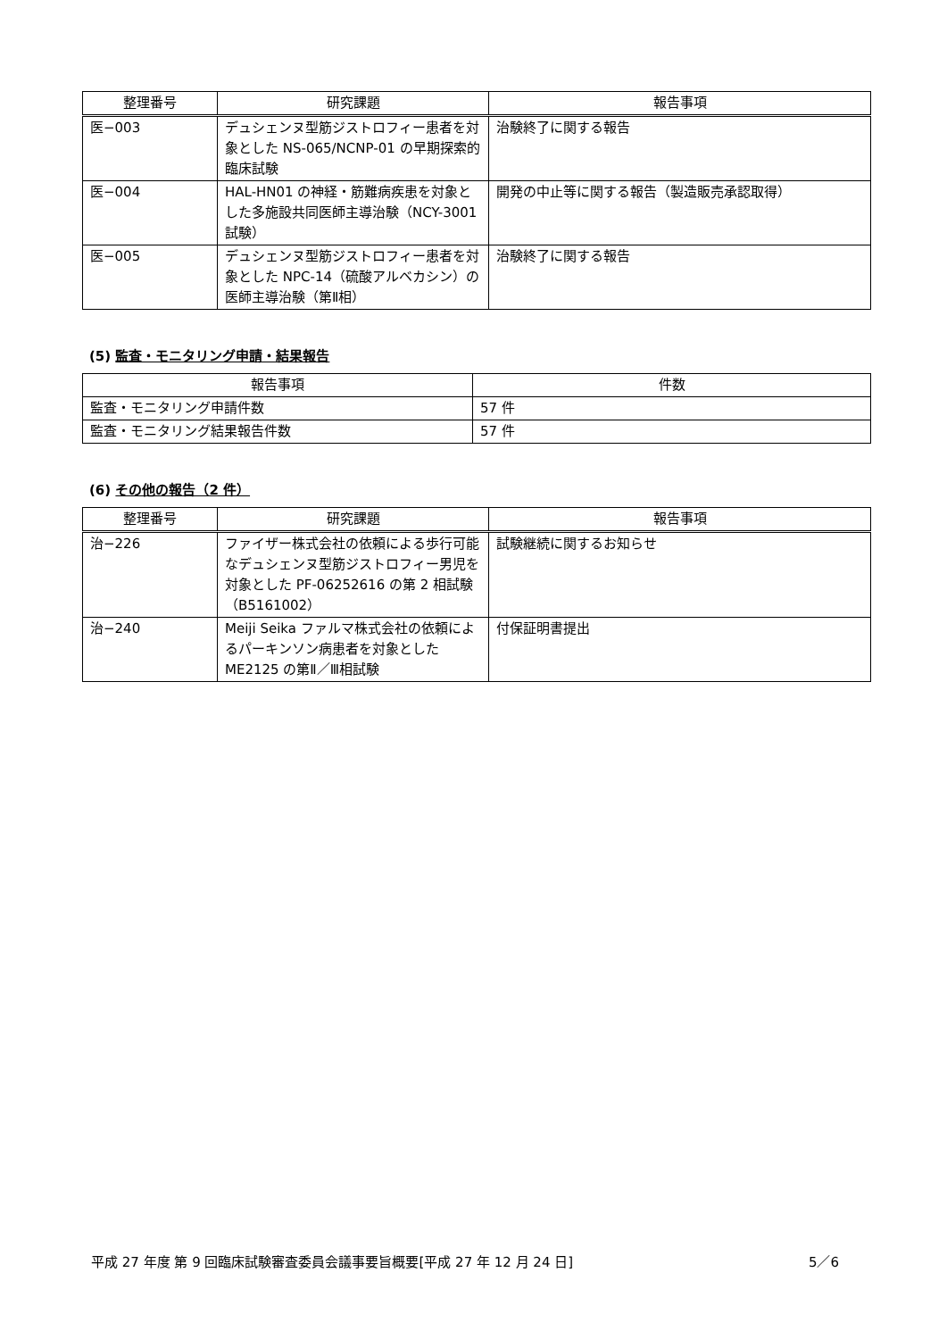| 整理番号 | 研究課題 | 報告事項 |
| --- | --- | --- |
| 医−003 | デュシェンヌ型筋ジストロフィー患者を対象とした NS-065/NCNP-01 の早期探索的臨床試験 | 治験終了に関する報告 |
| 医−004 | HAL-HN01 の神経・筋難病疾患を対象とした多施設共同医師主導治験（NCY-3001 試験） | 開発の中止等に関する報告（製造販売承認取得） |
| 医−005 | デュシェンヌ型筋ジストロフィー患者を対象とした NPC-14（硫酸アルベカシン）の医師主導治験（第Ⅱ相） | 治験終了に関する報告 |
(5) 監査・モニタリング申請・結果報告
| 報告事項 | 件数 |
| --- | --- |
| 監査・モニタリング申請件数 | 57 件 |
| 監査・モニタリング結果報告件数 | 57 件 |
(6) その他の報告（2 件）
| 整理番号 | 研究課題 | 報告事項 |
| --- | --- | --- |
| 治−226 | ファイザー株式会社の依頼による歩行可能なデュシェンヌ型筋ジストロフィー男児を対象とした PF-06252616 の第 2 相試験（B5161002） | 試験継続に関するお知らせ |
| 治−240 | Meiji Seika ファルマ株式会社の依頼によるパーキンソン病患者を対象とした ME2125 の第Ⅱ／Ⅲ相試験 | 付保証明書提出 |
平成 27 年度 第 9 回臨床試験審査委員会議事要旨概要[平成 27 年 12 月 24 日] 5／6